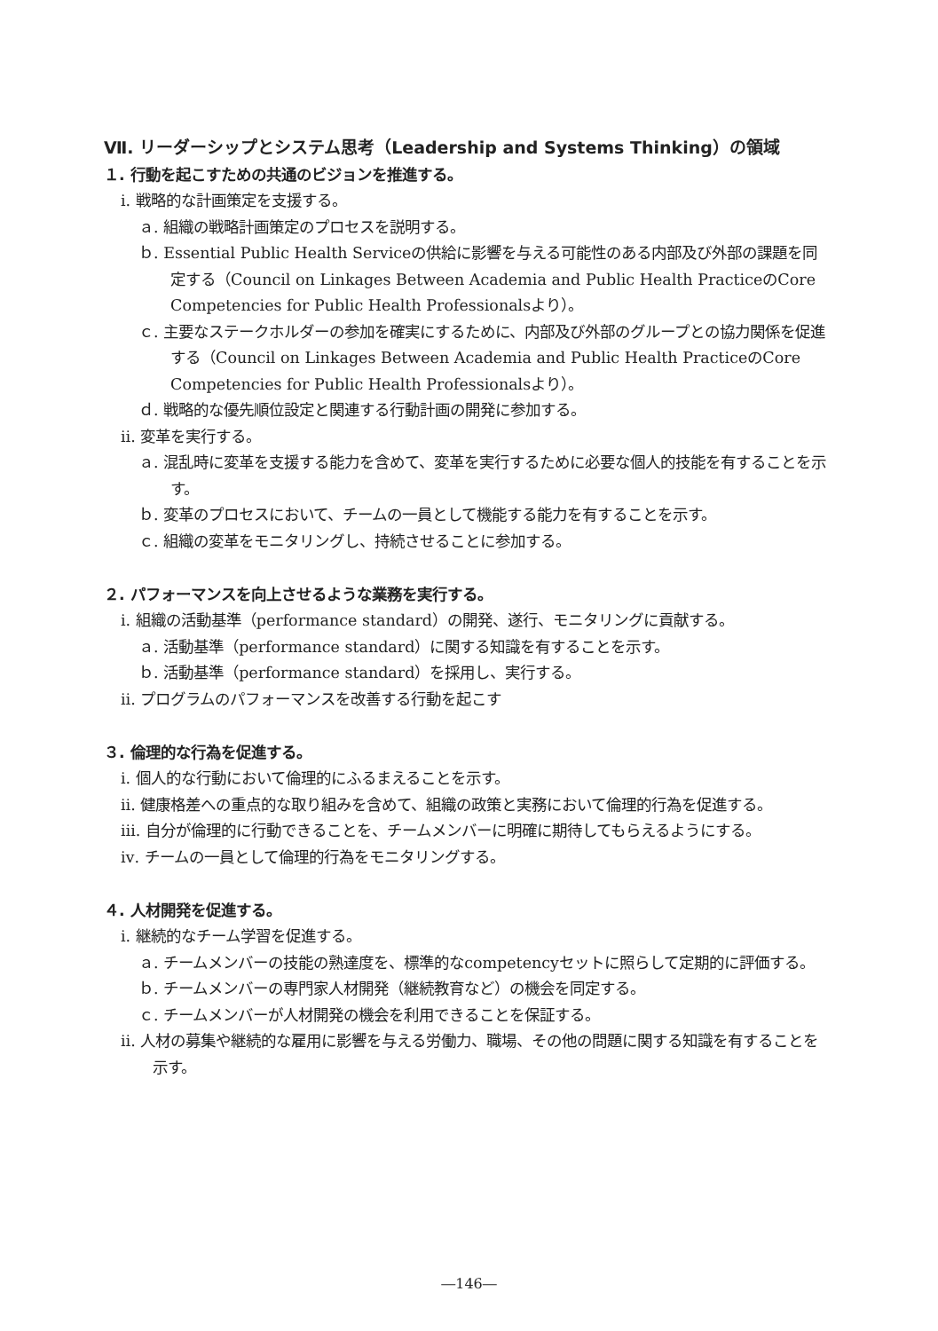Ⅶ. リーダーシップとシステム思考（Leadership and Systems Thinking）の領域
１. 行動を起こすための共通のビジョンを推進する。
ⅰ. 戦略的な計画策定を支援する。
ａ. 組織の戦略計画策定のプロセスを説明する。
ｂ. Essential Public Health Serviceの供給に影響を与える可能性のある内部及び外部の課題を同定する（Council on Linkages Between Academia and Public Health PracticeのCore Competencies for Public Health Professionalsより）。
ｃ. 主要なステークホルダーの参加を確実にするために、内部及び外部のグループとの協力関係を促進する（Council on Linkages Between Academia and Public Health PracticeのCore Competencies for Public Health Professionalsより）。
ｄ. 戦略的な優先順位設定と関連する行動計画の開発に参加する。
ⅱ. 変革を実行する。
ａ. 混乱時に変革を支援する能力を含めて、変革を実行するために必要な個人的技能を有することを示す。
ｂ. 変革のプロセスにおいて、チームの一員として機能する能力を有することを示す。
ｃ. 組織の変革をモニタリングし、持続させることに参加する。
２. パフォーマンスを向上させるような業務を実行する。
ⅰ. 組織の活動基準（performance standard）の開発、遂行、モニタリングに貢献する。
ａ. 活動基準（performance standard）に関する知識を有することを示す。
ｂ. 活動基準（performance standard）を採用し、実行する。
ⅱ. プログラムのパフォーマンスを改善する行動を起こす
３. 倫理的な行為を促進する。
ⅰ. 個人的な行動において倫理的にふるまえることを示す。
ⅱ. 健康格差への重点的な取り組みを含めて、組織の政策と実務において倫理的行為を促進する。
ⅲ. 自分が倫理的に行動できることを、チームメンバーに明確に期待してもらえるようにする。
ⅳ. チームの一員として倫理的行為をモニタリングする。
４. 人材開発を促進する。
ⅰ. 継続的なチーム学習を促進する。
ａ. チームメンバーの技能の熟達度を、標準的なcompetencyセットに照らして定期的に評価する。
ｂ. チームメンバーの専門家人材開発（継続教育など）の機会を同定する。
ｃ. チームメンバーが人材開発の機会を利用できることを保証する。
ⅱ. 人材の募集や継続的な雇用に影響を与える労働力、職場、その他の問題に関する知識を有することを示す。
―146―